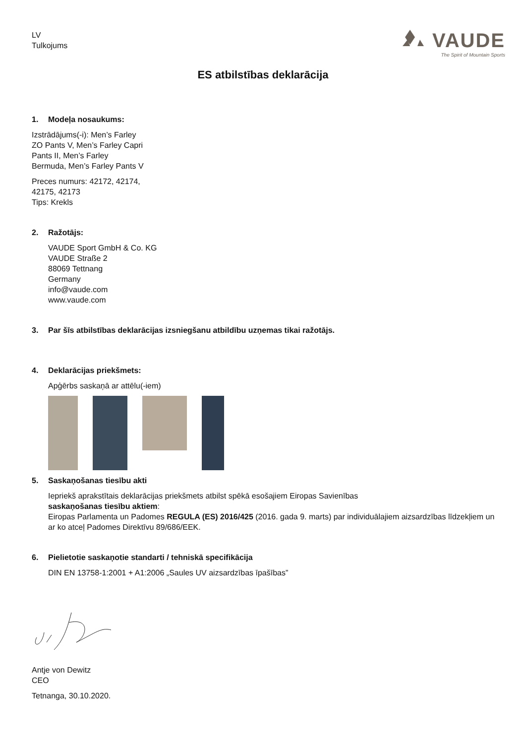LV
Tulkojums
VAUDE
The Spirit of Mountain Sports
ES atbilstības deklarācija
1. Modeļa nosaukums:
Izstrādājums(-i): Men’s Farley
ZO Pants V, Men’s Farley Capri
Pants II, Men’s Farley
Bermuda, Men’s Farley Pants V
Preces numurs: 42172, 42174,
42175, 42173
Tips: Krekls
2. Ražotājs:
VAUDE Sport GmbH & Co. KG
VAUDE Straße 2
88069 Tettnang
Germany
info@vaude.com
www.vaude.com
3. Par šīs atbilstības deklarācijas izsniegšanu atbildību uzņemas tikai ražotājs.
4. Deklarācijas priekšmets:
Apģērbs saskaņā ar attēlu(-iem)
5. Saskaņošanas tiesību akti
Iepriekš aprakstītais deklarācijas priekšmets atbilst spēkā esošajiem Eiropas Savienības
saskaņošanas tiesību aktiem:
Eiropas Parlamenta un Padomes REGULA (ES) 2016/425 (2016. gada 9. marts) par individuālajiem aizsardzības līdzekļiem un ar ko atceļ Padomes Direktīvu 89/686/EEK.
6. Pielietotie saskaņotie standarti / tehniskā specifikācija
DIN EN 13758-1:2001 + A1:2006 „Saules UV aizsardzības īpašības”
Antje von Dewitz
CEO
Tetnanga, 30.10.2020.